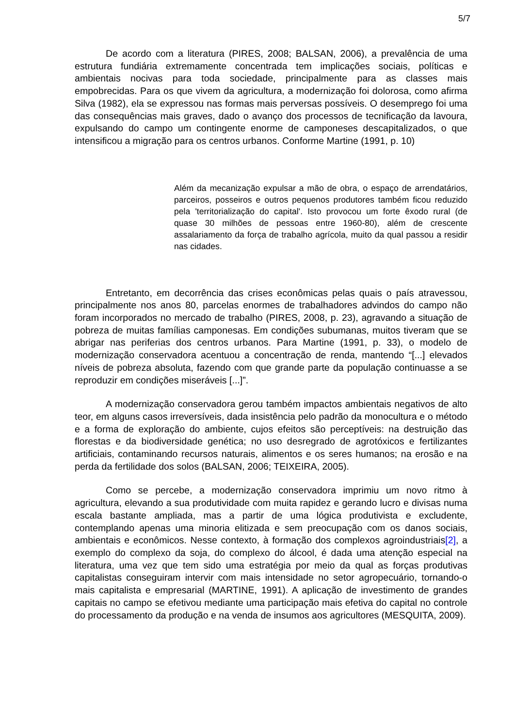5/7
De acordo com a literatura (PIRES, 2008; BALSAN, 2006), a prevalência de uma estrutura fundiária extremamente concentrada tem implicações sociais, políticas e ambientais nocivas para toda sociedade, principalmente para as classes mais empobrecidas. Para os que vivem da agricultura, a modernização foi dolorosa, como afirma Silva (1982), ela se expressou nas formas mais perversas possíveis. O desemprego foi uma das consequências mais graves, dado o avanço dos processos de tecnificação da lavoura, expulsando do campo um contingente enorme de camponeses descapitalizados, o que intensificou a migração para os centros urbanos. Conforme Martine (1991, p. 10)
Além da mecanização expulsar a mão de obra, o espaço de arrendatários, parceiros, posseiros e outros pequenos produtores também ficou reduzido pela 'territorialização do capital'. Isto provocou um forte êxodo rural (de quase 30 milhões de pessoas entre 1960-80), além de crescente assalariamento da força de trabalho agrícola, muito da qual passou a residir nas cidades.
Entretanto, em decorrência das crises econômicas pelas quais o país atravessou, principalmente nos anos 80, parcelas enormes de trabalhadores advindos do campo não foram incorporados no mercado de trabalho (PIRES, 2008, p. 23), agravando a situação de pobreza de muitas famílias camponesas. Em condições subumanas, muitos tiveram que se abrigar nas periferias dos centros urbanos. Para Martine (1991, p. 33), o modelo de modernização conservadora acentuou a concentração de renda, mantendo “[...] elevados níveis de pobreza absoluta, fazendo com que grande parte da população continuasse a se reproduzir em condições miseráveis [...]”.
A modernização conservadora gerou também impactos ambientais negativos de alto teor, em alguns casos irreversíveis, dada insistência pelo padrão da monocultura e o método e a forma de exploração do ambiente, cujos efeitos são perceptíveis: na destruição das florestas e da biodiversidade genética; no uso desregrado de agrotóxicos e fertilizantes artificiais, contaminando recursos naturais, alimentos e os seres humanos; na erosão e na perda da fertilidade dos solos (BALSAN, 2006; TEIXEIRA, 2005).
Como se percebe, a modernização conservadora imprimiu um novo ritmo à agricultura, elevando a sua produtividade com muita rapidez e gerando lucro e divisas numa escala bastante ampliada, mas a partir de uma lógica produtivista e excludente, contemplando apenas uma minoria elitizada e sem preocupação com os danos sociais, ambientais e econômicos. Nesse contexto, à formação dos complexos agroindustriais[2], a exemplo do complexo da soja, do complexo do álcool, é dada uma atenção especial na literatura, uma vez que tem sido uma estratégia por meio da qual as forças produtivas capitalistas conseguiram intervir com mais intensidade no setor agropecuário, tornando-o mais capitalista e empresarial (MARTINE, 1991). A aplicação de investimento de grandes capitais no campo se efetivou mediante uma participação mais efetiva do capital no controle do processamento da produção e na venda de insumos aos agricultores (MESQUITA, 2009).